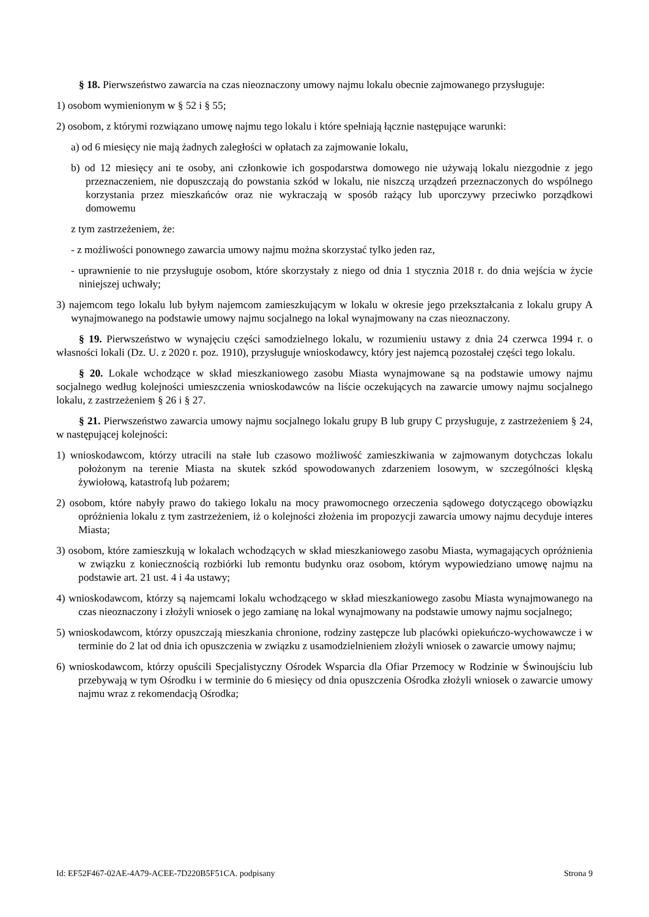§ 18. Pierwszeństwo zawarcia na czas nieoznaczony umowy najmu lokalu obecnie zajmowanego przysługuje:
1) osobom wymienionym w § 52 i § 55;
2) osobom, z którymi rozwiązano umowę najmu tego lokalu i które spełniają łącznie następujące warunki:
a) od 6 miesięcy nie mają żadnych zaległości w opłatach za zajmowanie lokalu,
b) od 12 miesięcy ani te osoby, ani członkowie ich gospodarstwa domowego nie używają lokalu niezgodnie z jego przeznaczeniem, nie dopuszczają do powstania szkód w lokalu, nie niszczą urządzeń przeznaczonych do wspólnego korzystania przez mieszkańców oraz nie wykraczają w sposób rażący lub uporczywy przeciwko porządkowi domowemu
z tym zastrzeżeniem, że:
- z możliwości ponownego zawarcia umowy najmu można skorzystać tylko jeden raz,
- uprawnienie to nie przysługuje osobom, które skorzystały z niego od dnia 1 stycznia 2018 r. do dnia wejścia w życie niniejszej uchwały;
3) najemcom tego lokalu lub byłym najemcom zamieszkującym w lokalu w okresie jego przekształcania z lokalu grupy A wynajmowanego na podstawie umowy najmu socjalnego na lokal wynajmowany na czas nieoznaczony.
§ 19. Pierwszeństwo w wynajęciu części samodzielnego lokalu, w rozumieniu ustawy z dnia 24 czerwca 1994 r. o własności lokali (Dz. U. z 2020 r. poz. 1910), przysługuje wnioskodawcy, który jest najemcą pozostałej części tego lokalu.
§ 20. Lokale wchodzące w skład mieszkaniowego zasobu Miasta wynajmowane są na podstawie umowy najmu socjalnego według kolejności umieszczenia wnioskodawców na liście oczekujących na zawarcie umowy najmu socjalnego lokalu, z zastrzeżeniem § 26 i § 27.
§ 21. Pierwszeństwo zawarcia umowy najmu socjalnego lokalu grupy B lub grupy C przysługuje, z zastrzeżeniem § 24, w następującej kolejności:
1) wnioskodawcom, którzy utracili na stałe lub czasowo możliwość zamieszkiwania w zajmowanym dotychczas lokalu położonym na terenie Miasta na skutek szkód spowodowanych zdarzeniem losowym, w szczególności klęską żywiołową, katastrofą lub pożarem;
2) osobom, które nabyły prawo do takiego lokalu na mocy prawomocnego orzeczenia sądowego dotyczącego obowiązku opróżnienia lokalu z tym zastrzeżeniem, iż o kolejności złożenia im propozycji zawarcia umowy najmu decyduje interes Miasta;
3) osobom, które zamieszkują w lokalach wchodzących w skład mieszkaniowego zasobu Miasta, wymagających opróżnienia w związku z koniecznością rozbiórki lub remontu budynku oraz osobom, którym wypowiedziano umowę najmu na podstawie art. 21 ust. 4 i 4a ustawy;
4) wnioskodawcom, którzy są najemcami lokalu wchodzącego w skład mieszkaniowego zasobu Miasta wynajmowanego na czas nieoznaczony i złożyli wniosek o jego zamianę na lokal wynajmowany na podstawie umowy najmu socjalnego;
5) wnioskodawcom, którzy opuszczają mieszkania chronione, rodziny zastępcze lub placówki opiekuńczo-wychowawcze i w terminie do 2 lat od dnia ich opuszczenia w związku z usamodzielnieniem złożyli wniosek o zawarcie umowy najmu;
6) wnioskodawcom, którzy opuścili Specjalistyczny Ośrodek Wsparcia dla Ofiar Przemocy w Rodzinie w Świnoujściu lub przebywają w tym Ośrodku i w terminie do 6 miesięcy od dnia opuszczenia Ośrodka złożyli wniosek o zawarcie umowy najmu wraz z rekomendacją Ośrodka;
Id: EF52F467-02AE-4A79-ACEE-7D220B5F51CA. podpisany Strona 9